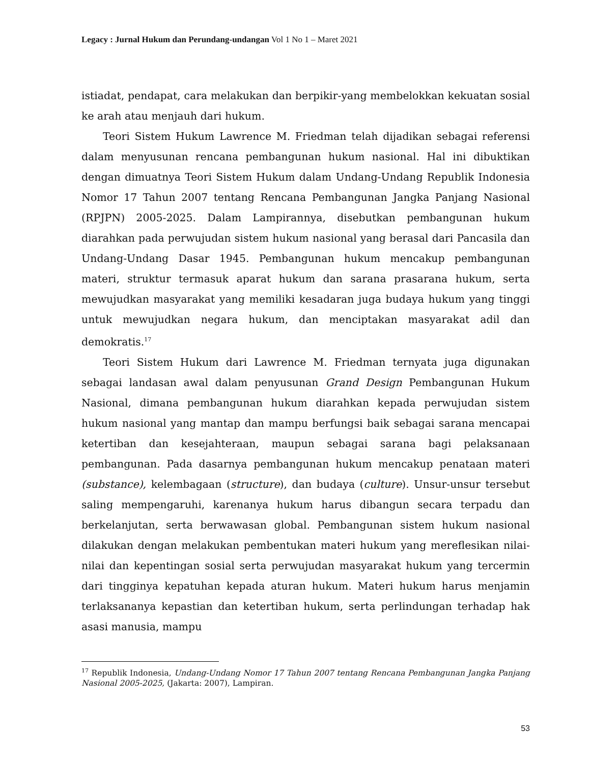Legacy : Jurnal Hukum dan Perundang-undangan Vol 1 No 1 – Maret 2021
istiadat, pendapat, cara melakukan dan berpikir-yang membelokkan kekuatan sosial ke arah atau menjauh dari hukum.
Teori Sistem Hukum Lawrence M. Friedman telah dijadikan sebagai referensi dalam menyusunan rencana pembangunan hukum nasional. Hal ini dibuktikan dengan dimuatnya Teori Sistem Hukum dalam Undang-Undang Republik Indonesia Nomor 17 Tahun 2007 tentang Rencana Pembangunan Jangka Panjang Nasional (RPJPN) 2005-2025. Dalam Lampirannya, disebutkan pembangunan hukum diarahkan pada perwujudan sistem hukum nasional yang berasal dari Pancasila dan Undang-Undang Dasar 1945. Pembangunan hukum mencakup pembangunan materi, struktur termasuk aparat hukum dan sarana prasarana hukum, serta mewujudkan masyarakat yang memiliki kesadaran juga budaya hukum yang tinggi untuk mewujudkan negara hukum, dan menciptakan masyarakat adil dan demokratis.<sup>17</sup>
Teori Sistem Hukum dari Lawrence M. Friedman ternyata juga digunakan sebagai landasan awal dalam penyusunan Grand Design Pembangunan Hukum Nasional, dimana pembangunan hukum diarahkan kepada perwujudan sistem hukum nasional yang mantap dan mampu berfungsi baik sebagai sarana mencapai ketertiban dan kesejahteraan, maupun sebagai sarana bagi pelaksanaan pembangunan. Pada dasarnya pembangunan hukum mencakup penataan materi (substance), kelembagaan (structure), dan budaya (culture). Unsur-unsur tersebut saling mempengaruhi, karenanya hukum harus dibangun secara terpadu dan berkelanjutan, serta berwawasan global. Pembangunan sistem hukum nasional dilakukan dengan melakukan pembentukan materi hukum yang mereflesikan nilai-nilai dan kepentingan sosial serta perwujudan masyarakat hukum yang tercermin dari tingginya kepatuhan kepada aturan hukum. Materi hukum harus menjamin terlaksananya kepastian dan ketertiban hukum, serta perlindungan terhadap hak asasi manusia, mampu
<sup>17</sup> Republik Indonesia, Undang-Undang Nomor 17 Tahun 2007 tentang Rencana Pembangunan Jangka Panjang Nasional 2005-2025, (Jakarta: 2007), Lampiran.
53